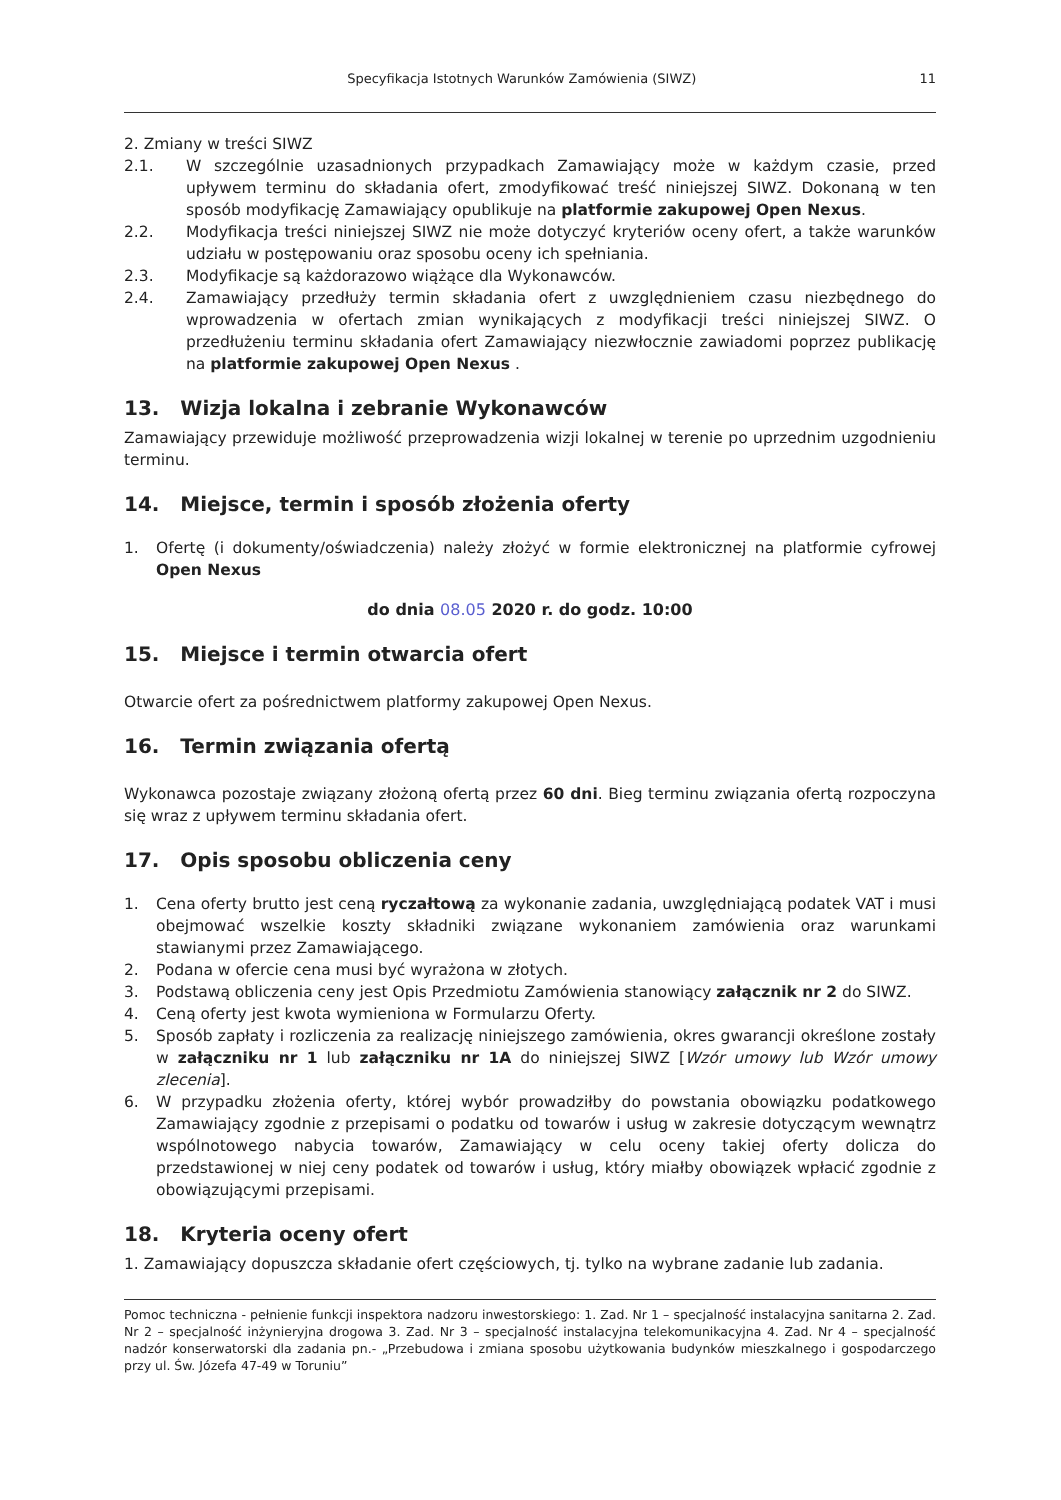Specyfikacja Istotnych Warunków Zamówienia (SIWZ) 11
2. Zmiany w treści SIWZ
2.1. W szczególnie uzasadnionych przypadkach Zamawiający może w każdym czasie, przed upływem terminu do składania ofert, zmodyfikować treść niniejszej SIWZ. Dokonaną w ten sposób modyfikację Zamawiający opublikuje na platformie zakupowej Open Nexus.
2.2. Modyfikacja treści niniejszej SIWZ nie może dotyczyć kryteriów oceny ofert, a także warunków udziału w postępowaniu oraz sposobu oceny ich spełniania.
2.3. Modyfikacje są każdorazowo wiążące dla Wykonawców.
2.4. Zamawiający przedłuży termin składania ofert z uwzględnieniem czasu niezbędnego do wprowadzenia w ofertach zmian wynikających z modyfikacji treści niniejszej SIWZ. O przedłużeniu terminu składania ofert Zamawiający niezwłocznie zawiadomi poprzez publikację na platformie zakupowej Open Nexus .
13. Wizja lokalna i zebranie Wykonawców
Zamawiający przewiduje możliwość przeprowadzenia wizji lokalnej w terenie po uprzednim uzgodnieniu terminu.
14. Miejsce, termin i sposób złożenia oferty
1. Ofertę (i dokumenty/oświadczenia) należy złożyć w formie elektronicznej na platformie cyfrowej Open Nexus
do dnia 08.05 2020 r. do godz. 10:00
15. Miejsce i termin otwarcia ofert
Otwarcie ofert za pośrednictwem platformy zakupowej Open Nexus.
16. Termin związania ofertą
Wykonawca pozostaje związany złożoną ofertą przez 60 dni. Bieg terminu związania ofertą rozpoczyna się wraz z upływem terminu składania ofert.
17. Opis sposobu obliczenia ceny
1. Cena oferty brutto jest ceną ryczałtową za wykonanie zadania, uwzględniającą podatek VAT i musi obejmować wszelkie koszty składniki związane wykonaniem zamówienia oraz warunkami stawianymi przez Zamawiającego.
2. Podana w ofercie cena musi być wyrażona w złotych.
3. Podstawą obliczenia ceny jest Opis Przedmiotu Zamówienia stanowiący załącznik nr 2 do SIWZ.
4. Ceną oferty jest kwota wymieniona w Formularzu Oferty.
5. Sposób zapłaty i rozliczenia za realizację niniejszego zamówienia, okres gwarancji określone zostały w załączniku nr 1 lub załączniku nr 1A do niniejszej SIWZ [Wzór umowy lub Wzór umowy zlecenia].
6. W przypadku złożenia oferty, której wybór prowadziłby do powstania obowiązku podatkowego Zamawiający zgodnie z przepisami o podatku od towarów i usług w zakresie dotyczącym wewnątrz wspólnotowego nabycia towarów, Zamawiający w celu oceny takiej oferty dolicza do przedstawionej w niej ceny podatek od towarów i usług, który miałby obowiązek wpłacić zgodnie z obowiązującymi przepisami.
18. Kryteria oceny ofert
1. Zamawiający dopuszcza składanie ofert częściowych, tj. tylko na wybrane zadanie lub zadania.
Pomoc techniczna - pełnienie funkcji inspektora nadzoru inwestorskiego: 1. Zad. Nr 1 – specjalność instalacyjna sanitarna 2. Zad. Nr 2 – specjalność inżynieryjna drogowa 3. Zad. Nr 3 – specjalność instalacyjna telekomunikacyjna 4. Zad. Nr 4 – specjalność nadzór konserwatorski dla zadania pn.- „Przebudowa i zmiana sposobu użytkowania budynków mieszkalnego i gospodarczego przy ul. Św. Józefa 47-49 w Toruniu”